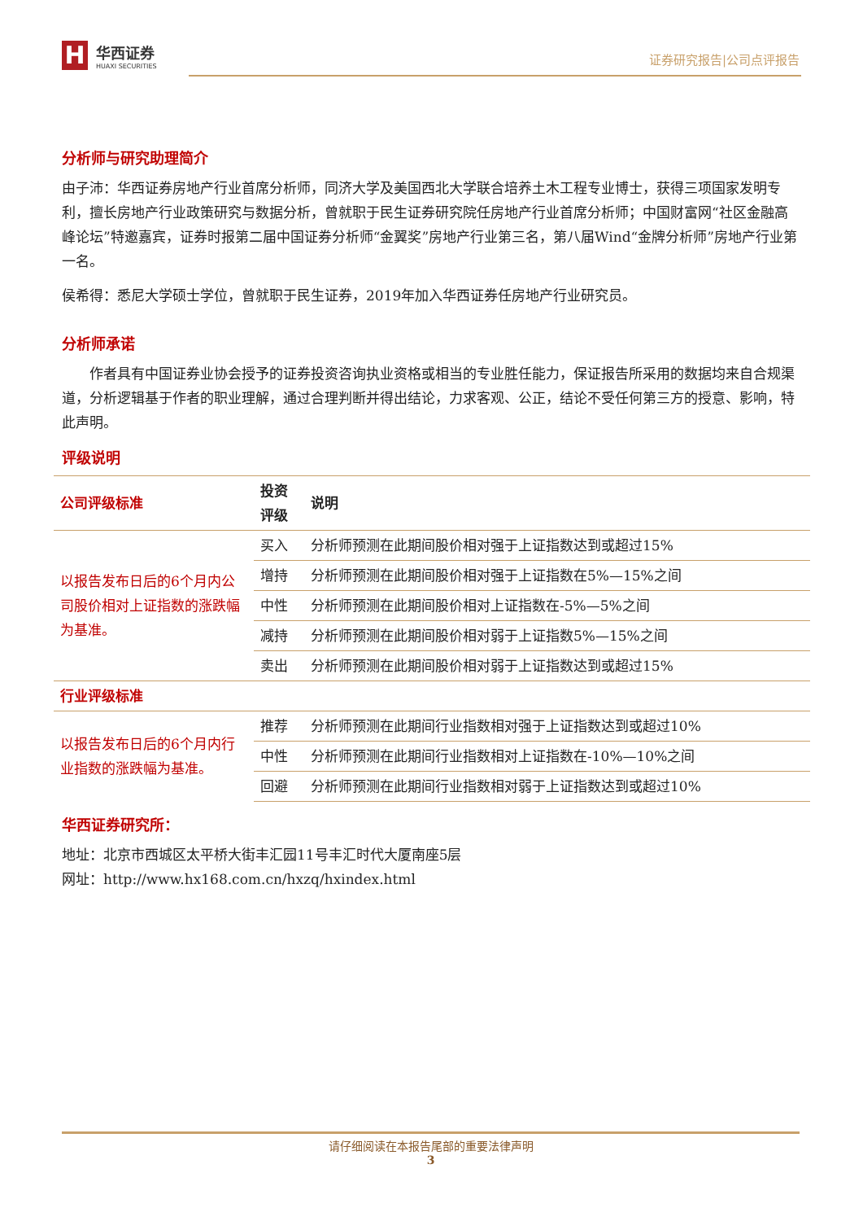H
华西证券
HUAXI SECURITIES
证券研究报告|公司点评报告
分析师与研究助理简介
由子沛：华西证券房地产行业首席分析师，同济大学及美国西北大学联合培养土木工程专业博士，获得三项国家发明专利，擅长房地产行业政策研究与数据分析，曾就职于民生证券研究院任房地产行业首席分析师；中国财富网“社区金融高峰论坛”特邀嘉宾，证券时报第二届中国证券分析师“金翼奖”房地产行业第三名，第八届Wind“金牌分析师”房地产行业第一名。
侯希得：悉尼大学硕士学位，曾就职于民生证券，2019年加入华西证券任房地产行业研究员。
分析师承诺
　　作者具有中国证券业协会授予的证券投资咨询执业资格或相当的专业胜任能力，保证报告所采用的数据均来自合规渠道，分析逻辑基于作者的职业理解，通过合理判断并得出结论，力求客观、公正，结论不受任何第三方的授意、影响，特此声明。
评级说明
| 公司评级标准 | 投资评级 | 说明 |
| --- | --- | --- |
| 以报告发布日后的6个月内公司股价相对上证指数的涨跌幅为基准。 | 买入 | 分析师预测在此期间股价相对强于上证指数达到或超过15% |
| | 增持 | 分析师预测在此期间股价相对强于上证指数在5%—15%之间 |
| | 中性 | 分析师预测在此期间股价相对上证指数在-5%—5%之间 |
| | 减持 | 分析师预测在此期间股价相对弱于上证指数5%—15%之间 |
| | 卖出 | 分析师预测在此期间股价相对弱于上证指数达到或超过15% |
| 行业评级标准 | | |
| 以报告发布日后的6个月内行业指数的涨跌幅为基准。 | 推荐 | 分析师预测在此期间行业指数相对强于上证指数达到或超过10% |
| | 中性 | 分析师预测在此期间行业指数相对上证指数在-10%—10%之间 |
| | 回避 | 分析师预测在此期间行业指数相对弱于上证指数达到或超过10% |
华西证券研究所：
地址：北京市西城区太平桥大街丰汇园11号丰汇时代大厦南座5层
网址：http://www.hx168.com.cn/hxzq/hxindex.html
请仔细阅读在本报告尾部的重要法律声明
3